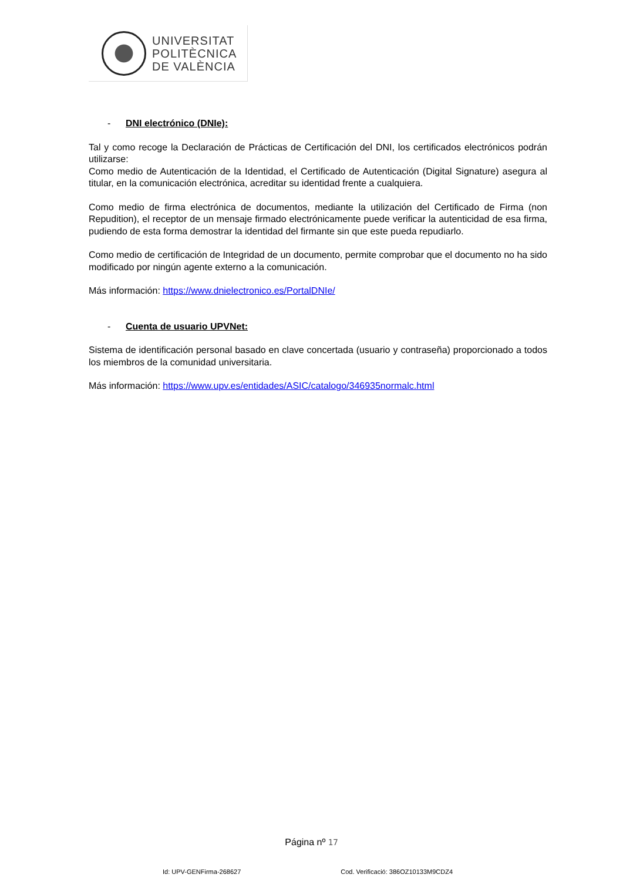UNIVERSITAT
POLITÈCNICA
DE VALÈNCIA
- DNI electrónico (DNIe):
Tal y como recoge la Declaración de Prácticas de Certificación del DNI, los certificados electrónicos podrán utilizarse:
Como medio de Autenticación de la Identidad, el Certificado de Autenticación (Digital Signature) asegura al titular, en la comunicación electrónica, acreditar su identidad frente a cualquiera.
Como medio de firma electrónica de documentos, mediante la utilización del Certificado de Firma (non Repudition), el receptor de un mensaje firmado electrónicamente puede verificar la autenticidad de esa firma, pudiendo de esta forma demostrar la identidad del firmante sin que este pueda repudiarlo.
Como medio de certificación de Integridad de un documento, permite comprobar que el documento no ha sido modificado por ningún agente externo a la comunicación.
Más información: https://www.dnielectronico.es/PortalDNIe/
- Cuenta de usuario UPVNet:
Sistema de identificación personal basado en clave concertada (usuario y contraseña) proporcionado a todos los miembros de la comunidad universitaria.
Más información: https://www.upv.es/entidades/ASIC/catalogo/346935normalc.html
Página nº 17
Id: UPV-GENFirma-268627 Cod. Verificació: 386OZ10133M9CDZ4